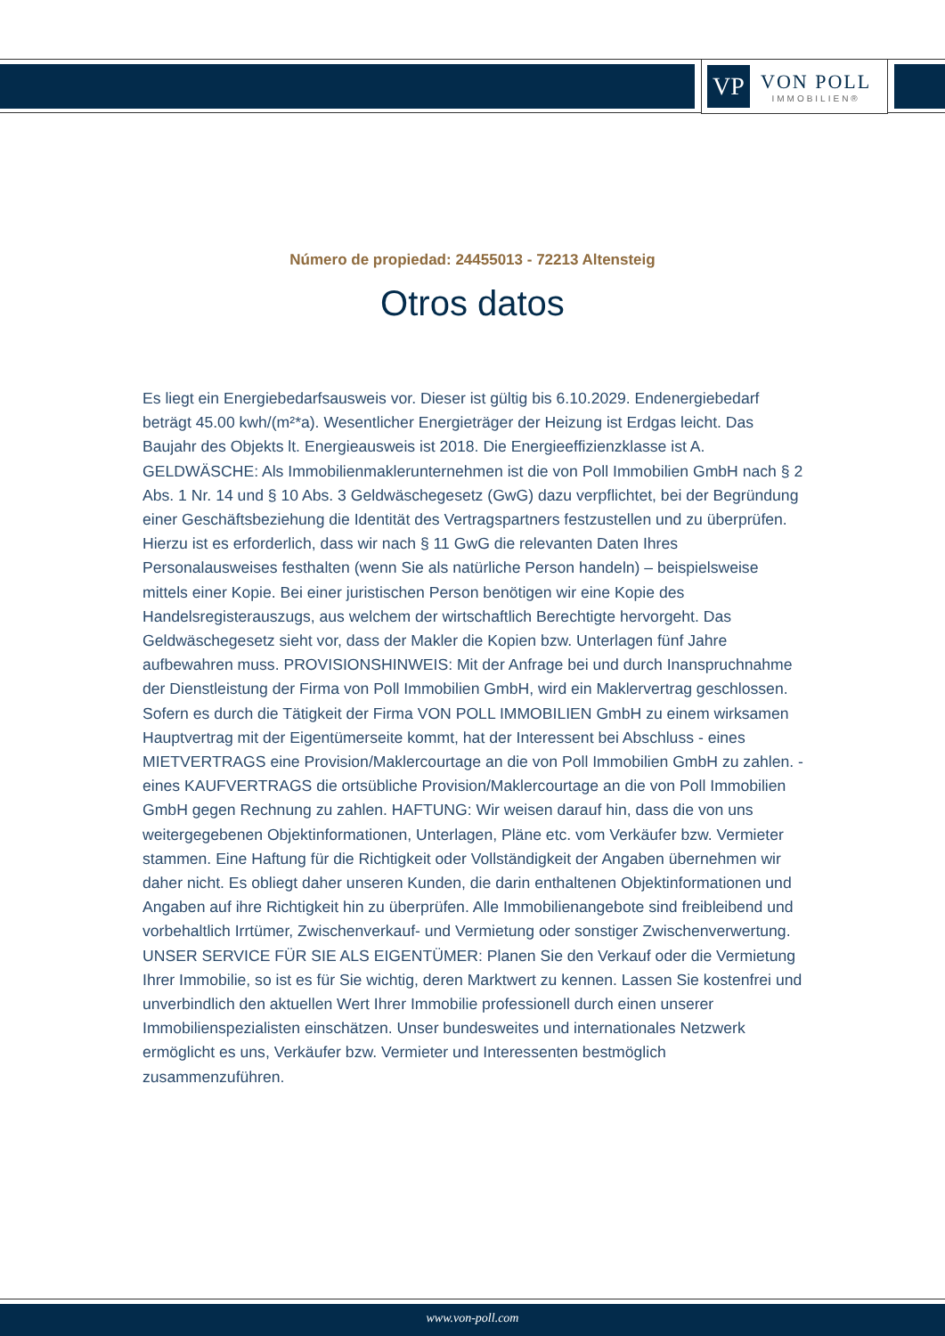VP
VON POLL
IMMOBILIEN®
Número de propiedad: 24455013 - 72213 Altensteig
Otros datos
Es liegt ein Energiebedarfsausweis vor. Dieser ist gültig bis 6.10.2029. Endenergiebedarf beträgt 45.00 kwh/(m²*a). Wesentlicher Energieträger der Heizung ist Erdgas leicht. Das Baujahr des Objekts lt. Energieausweis ist 2018. Die Energieeffizienzklasse ist A. GELDWÄSCHE: Als Immobilienmaklerunternehmen ist die von Poll Immobilien GmbH nach § 2 Abs. 1 Nr. 14 und § 10 Abs. 3 Geldwäschegesetz (GwG) dazu verpflichtet, bei der Begründung einer Geschäftsbeziehung die Identität des Vertragspartners festzustellen und zu überprüfen. Hierzu ist es erforderlich, dass wir nach § 11 GwG die relevanten Daten Ihres Personalausweises festhalten (wenn Sie als natürliche Person handeln) – beispielsweise mittels einer Kopie. Bei einer juristischen Person benötigen wir eine Kopie des Handelsregisterauszugs, aus welchem der wirtschaftlich Berechtigte hervorgeht. Das Geldwäschegesetz sieht vor, dass der Makler die Kopien bzw. Unterlagen fünf Jahre aufbewahren muss. PROVISIONSHINWEIS: Mit der Anfrage bei und durch Inanspruchnahme der Dienstleistung der Firma von Poll Immobilien GmbH, wird ein Maklervertrag geschlossen. Sofern es durch die Tätigkeit der Firma VON POLL IMMOBILIEN GmbH zu einem wirksamen Hauptvertrag mit der Eigentümerseite kommt, hat der Interessent bei Abschluss - eines MIETVERTRAGS eine Provision/Maklercourtage an die von Poll Immobilien GmbH zu zahlen. - eines KAUFVERTRAGS die ortsübliche Provision/Maklercourtage an die von Poll Immobilien GmbH gegen Rechnung zu zahlen. HAFTUNG: Wir weisen darauf hin, dass die von uns weitergegebenen Objektinformationen, Unterlagen, Pläne etc. vom Verkäufer bzw. Vermieter stammen. Eine Haftung für die Richtigkeit oder Vollständigkeit der Angaben übernehmen wir daher nicht. Es obliegt daher unseren Kunden, die darin enthaltenen Objektinformationen und Angaben auf ihre Richtigkeit hin zu überprüfen. Alle Immobilienangebote sind freibleibend und vorbehaltlich Irrtümer, Zwischenverkauf- und Vermietung oder sonstiger Zwischenverwertung. UNSER SERVICE FÜR SIE ALS EIGENTÜMER: Planen Sie den Verkauf oder die Vermietung Ihrer Immobilie, so ist es für Sie wichtig, deren Marktwert zu kennen. Lassen Sie kostenfrei und unverbindlich den aktuellen Wert Ihrer Immobilie professionell durch einen unserer Immobilienspezialisten einschätzen. Unser bundesweites und internationales Netzwerk ermöglicht es uns, Verkäufer bzw. Vermieter und Interessenten bestmöglich zusammenzuführen.
www.von-poll.com